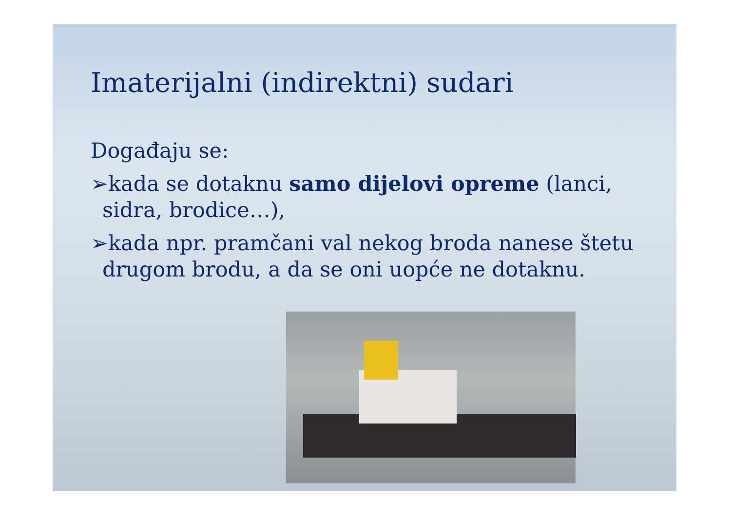Imaterijalni (indirektni) sudari
Događaju se:
➢kada se dotaknu samo dijelovi opreme (lanci, sidra, brodice…),
➢kada npr. pramčani val nekog broda nanese štetu drugom brodu, a da se oni uopće ne dotaknu.